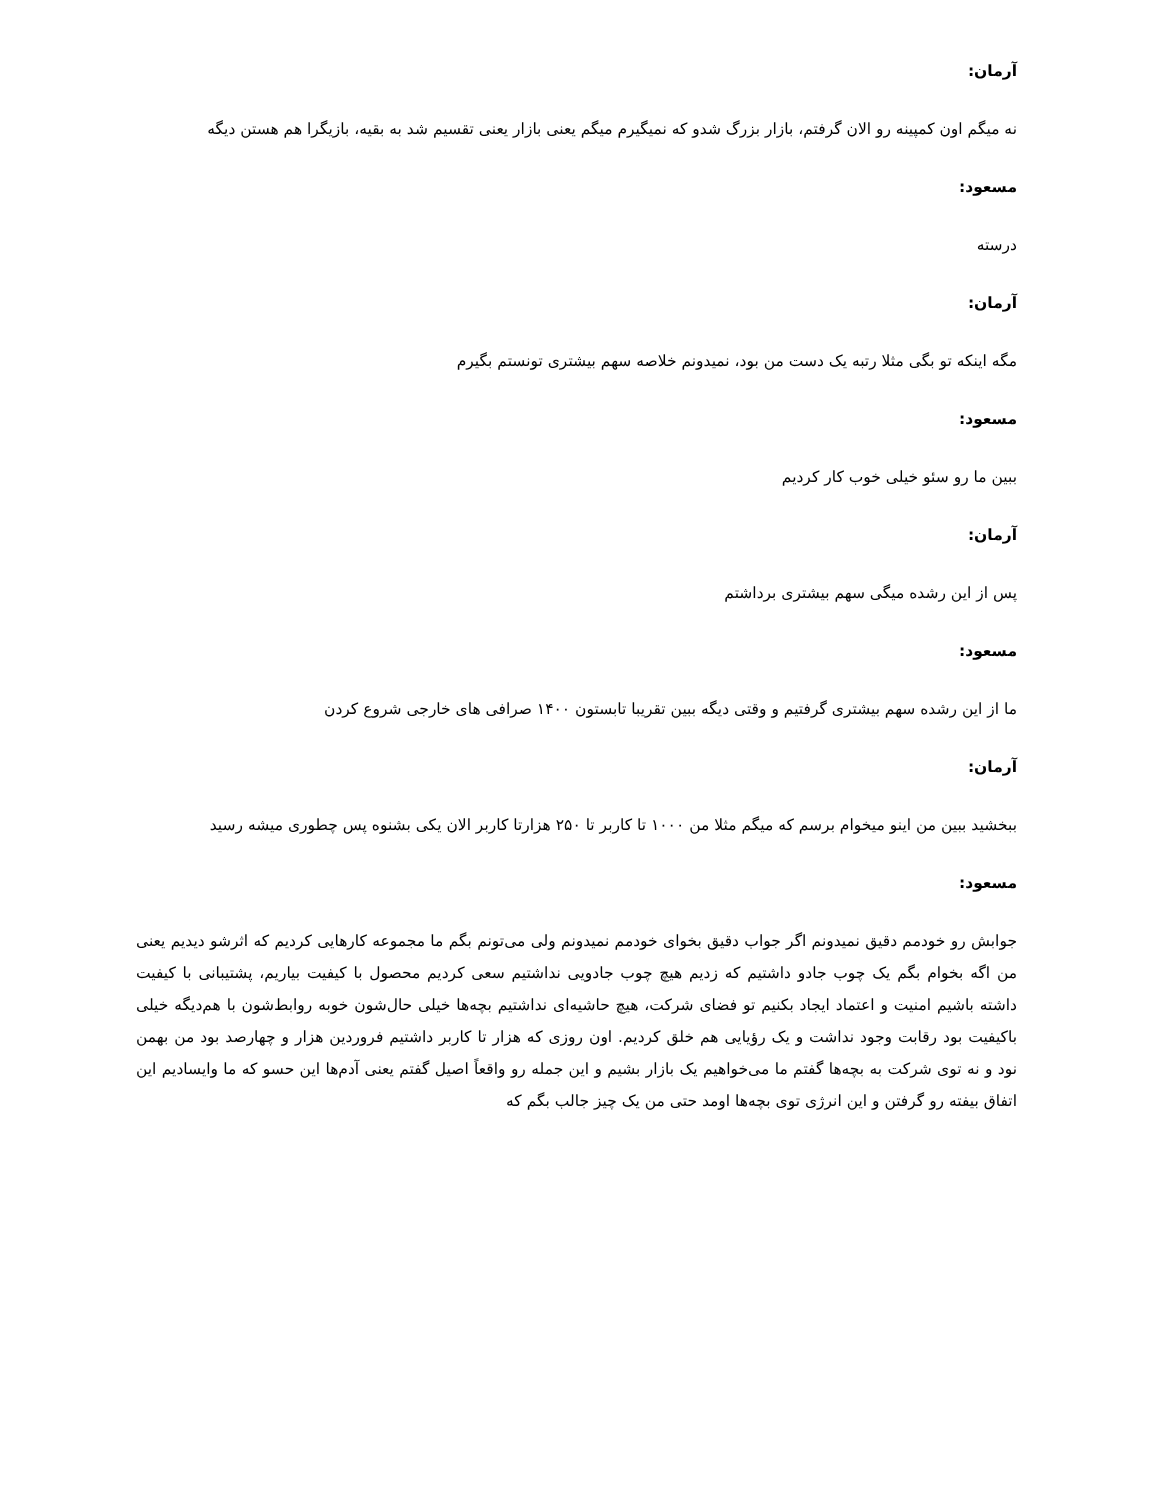آرمان:
نه میگم اون کمپینه رو الان گرفتم، بازار بزرگ شدو که نمیگیرم میگم یعنی بازار یعنی تقسیم شد به بقیه، بازیگرا هم هستن دیگه
مسعود:
درسته
آرمان:
مگه اینکه تو بگی مثلا رتبه یک دست من بود، نمیدونم خلاصه سهم بیشتری تونستم بگیرم
مسعود:
ببین ما رو سئو خیلی خوب کار کردیم
آرمان:
پس از این رشده میگی سهم بیشتری برداشتم
مسعود:
ما از این رشده سهم بیشتری گرفتیم و وقتی دیگه ببین تقریبا تابستون ۱۴۰۰ صرافی های خارجی شروع کردن
آرمان:
ببخشید ببین من اینو میخوام برسم که میگم مثلا من ۱۰۰۰ تا کاربر تا ۲۵۰ هزارتا کاربر الان یکی بشنوه پس چطوری میشه رسید
مسعود:
جوابش رو خودمم دقیق نمیدونم اگر جواب دقیق بخوای خودمم نمیدونم ولی می‌تونم بگم ما مجموعه کارهایی کردیم که اثرشو دیدیم یعنی من اگه بخوام بگم یک چوب جادو داشتیم که زدیم هیچ چوب جادویی نداشتیم سعی کردیم محصول با کیفیت بیاریم، پشتیبانی با کیفیت داشته باشیم امنیت و اعتماد ایجاد بکنیم تو فضای شرکت، هیچ حاشیه‌ای نداشتیم بچه‌ها خیلی حال‌شون خوبه روابط‌شون با هم‌دیگه خیلی باکیفیت بود رقابت وجود نداشت و یک رؤیایی هم خلق کردیم. اون روزی که هزار تا کاربر داشتیم فروردین هزار و چهارصد بود من بهمن نود و نه توی شرکت به بچه‌ها گفتم ما می‌خواهیم یک بازار بشیم و این جمله رو واقعاً اصیل گفتم یعنی آدم‌ها این حسو که ما وایسادیم این اتفاق بیفته رو گرفتن و این انرژی توی بچه‌ها اومد حتی من یک چیز جالب بگم که